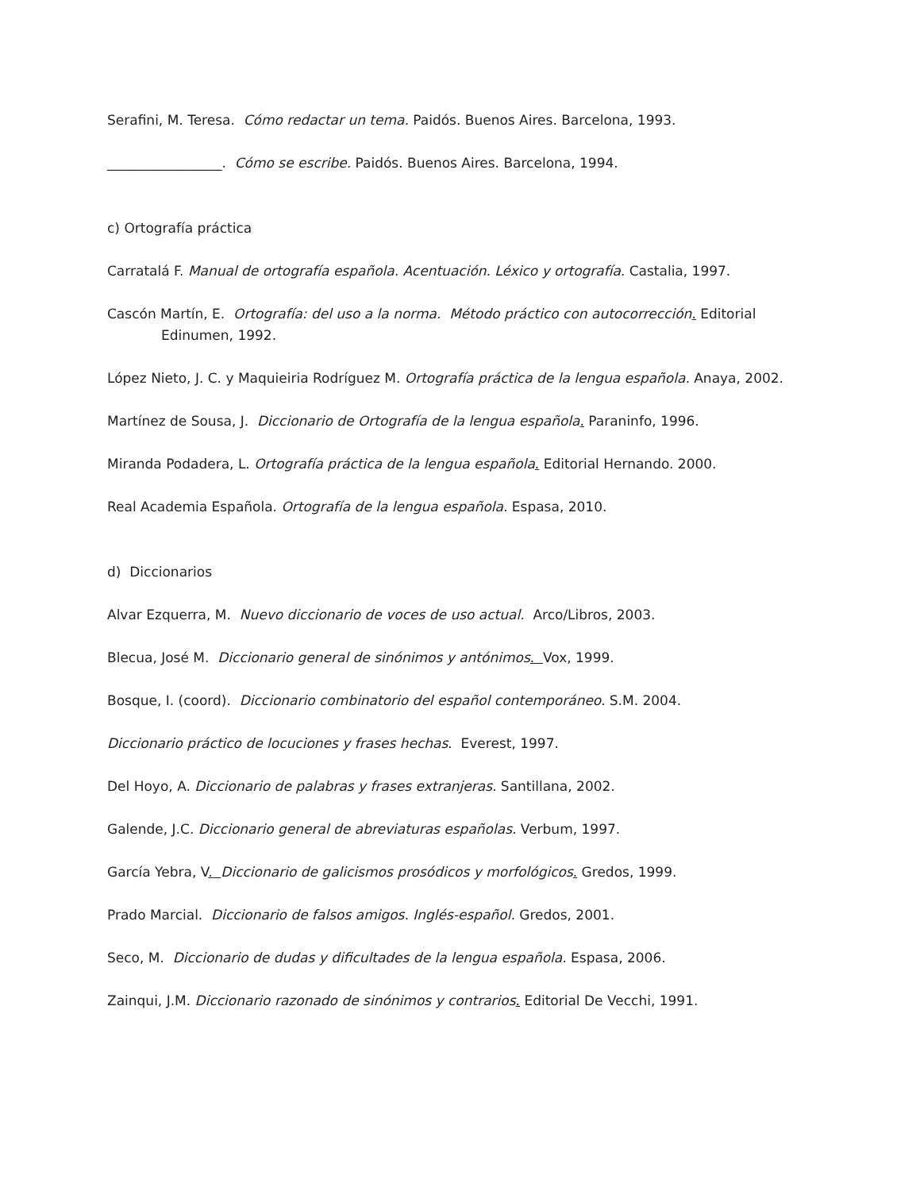Serafini, M. Teresa. Cómo redactar un tema. Paidós. Buenos Aires. Barcelona, 1993.
_________________. Cómo se escribe. Paidós. Buenos Aires. Barcelona, 1994.
c) Ortografía práctica
Carratalá F. Manual de ortografía española. Acentuación. Léxico y ortografía. Castalia, 1997.
Cascón Martín, E. Ortografía: del uso a la norma. Método práctico con autocorrección. Editorial Edinumen, 1992.
López Nieto, J. C. y Maquieiria Rodríguez M. Ortografía práctica de la lengua española. Anaya, 2002.
Martínez de Sousa, J. Diccionario de Ortografía de la lengua española. Paraninfo, 1996.
Miranda Podadera, L. Ortografía práctica de la lengua española. Editorial Hernando. 2000.
Real Academia Española. Ortografía de la lengua española. Espasa, 2010.
d) Diccionarios
Alvar Ezquerra, M. Nuevo diccionario de voces de uso actual. Arco/Libros, 2003.
Blecua, José M. Diccionario general de sinónimos y antónimos. Vox, 1999.
Bosque, I. (coord). Diccionario combinatorio del español contemporáneo. S.M. 2004.
Diccionario práctico de locuciones y frases hechas. Everest, 1997.
Del Hoyo, A. Diccionario de palabras y frases extranjeras. Santillana, 2002.
Galende, J.C. Diccionario general de abreviaturas españolas. Verbum, 1997.
García Yebra, V. Diccionario de galicismos prosódicos y morfológicos. Gredos, 1999.
Prado Marcial. Diccionario de falsos amigos. Inglés-español. Gredos, 2001.
Seco, M. Diccionario de dudas y dificultades de la lengua española. Espasa, 2006.
Zainqui, J.M. Diccionario razonado de sinónimos y contrarios. Editorial De Vecchi, 1991.